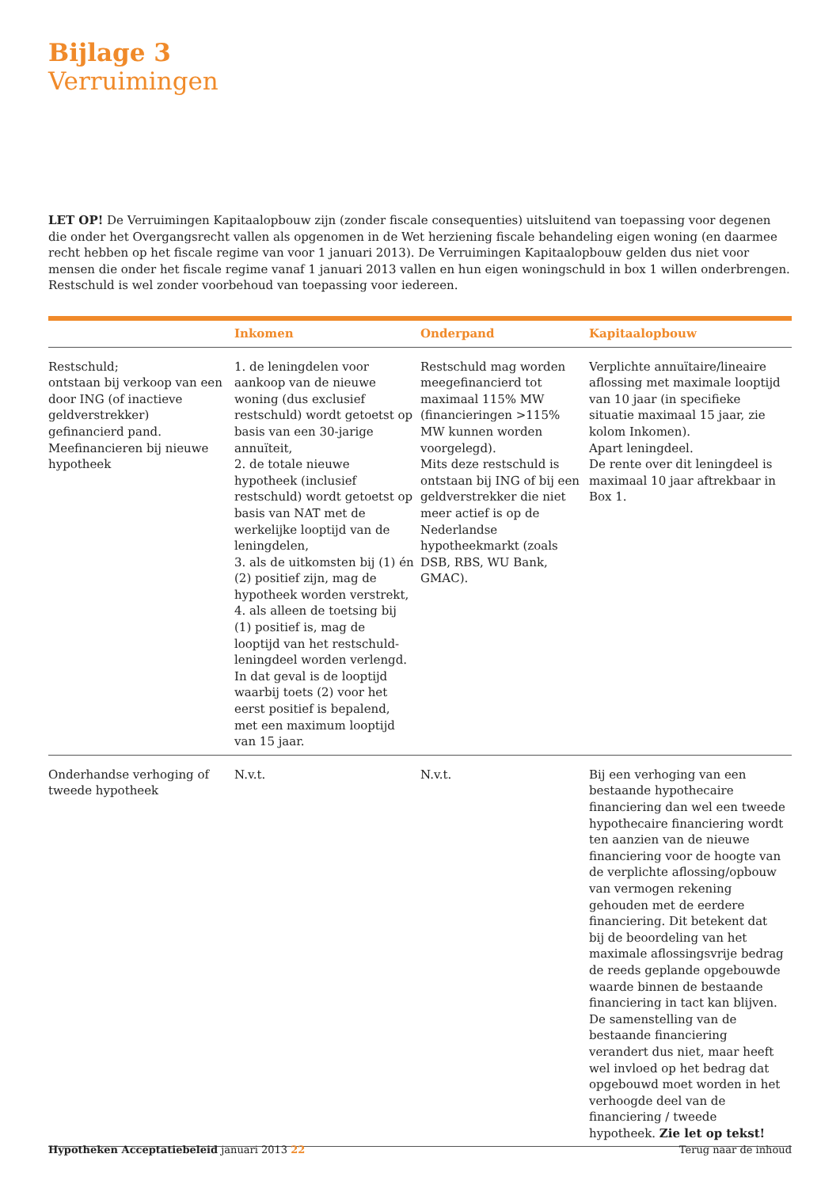Bijlage 3
Verruimingen
LET OP! De Verruimingen Kapitaalopbouw zijn (zonder fiscale consequenties) uitsluitend van toepassing voor degenen die onder het Overgangsrecht vallen als opgenomen in de Wet herziening fiscale behandeling eigen woning (en daarmee recht hebben op het fiscale regime van voor 1 januari 2013). De Verruimingen Kapitaalopbouw gelden dus niet voor mensen die onder het fiscale regime vanaf 1 januari 2013 vallen en hun eigen woningschuld in box 1 willen onderbrengen. Restschuld is wel zonder voorbehoud van toepassing voor iedereen.
| | Inkomen | Onderpand | Kapitaalopbouw |
| --- | --- | --- | --- |
| Restschuld; ontstaan bij verkoop van een door ING (of inactieve geldverstrekker) gefinancierd pand. Meefinancieren bij nieuwe hypotheek | 1. de leningdelen voor aankoop van de nieuwe woning (dus exclusief restschuld) wordt getoetst op basis van een 30-jarige annuïteit, 2. de totale nieuwe hypotheek (inclusief restschuld) wordt getoetst op basis van NAT met de werkelijke looptijd van de leningdelen, 3. als de uitkomsten bij (1) én (2) positief zijn, mag de hypotheek worden verstrekt, 4. als alleen de toetsing bij (1) positief is, mag de looptijd van het restschuld-leningdeel worden verlengd. In dat geval is de looptijd waarbij toets (2) voor het eerst positief is bepalend, met een maximum looptijd van 15 jaar. | Restschuld mag worden meegefinancierd tot maximaal 115% MW (financieringen >115% MW kunnen worden voorgelegd). Mits deze restschuld is ontstaan bij ING of bij een geldverstrekker die niet meer actief is op de Nederlandse hypotheekmarkt (zoals DSB, RBS, WU Bank, GMAC). | Verplichte annuïtaire/lineaire aflossing met maximale looptijd van 10 jaar (in specifieke situatie maximaal 15 jaar, zie kolom Inkomen). Apart leningdeel. De rente over dit leningdeel is maximaal 10 jaar aftrekbaar in Box 1. |
| Onderhandse verhoging of tweede hypotheek | N.v.t. | N.v.t. | Bij een verhoging van een bestaande hypothecaire financiering dan wel een tweede hypothecaire financiering wordt ten aanzien van de nieuwe financiering voor de hoogte van de verplichte aflossing/opbouw van vermogen rekening gehouden met de eerdere financiering. Dit betekent dat bij de beoordeling van het maximale aflossingsvrije bedrag de reeds geplande opgebouwde waarde binnen de bestaande financiering in tact kan blijven. De samenstelling van de bestaande financiering verandert dus niet, maar heeft wel invloed op het bedrag dat opgebouwd moet worden in het verhoogde deel van de financiering / tweede hypotheek. Zie let op tekst! |
Hypotheken Acceptatiebeleid januari 2013 22 Terug naar de inhoud